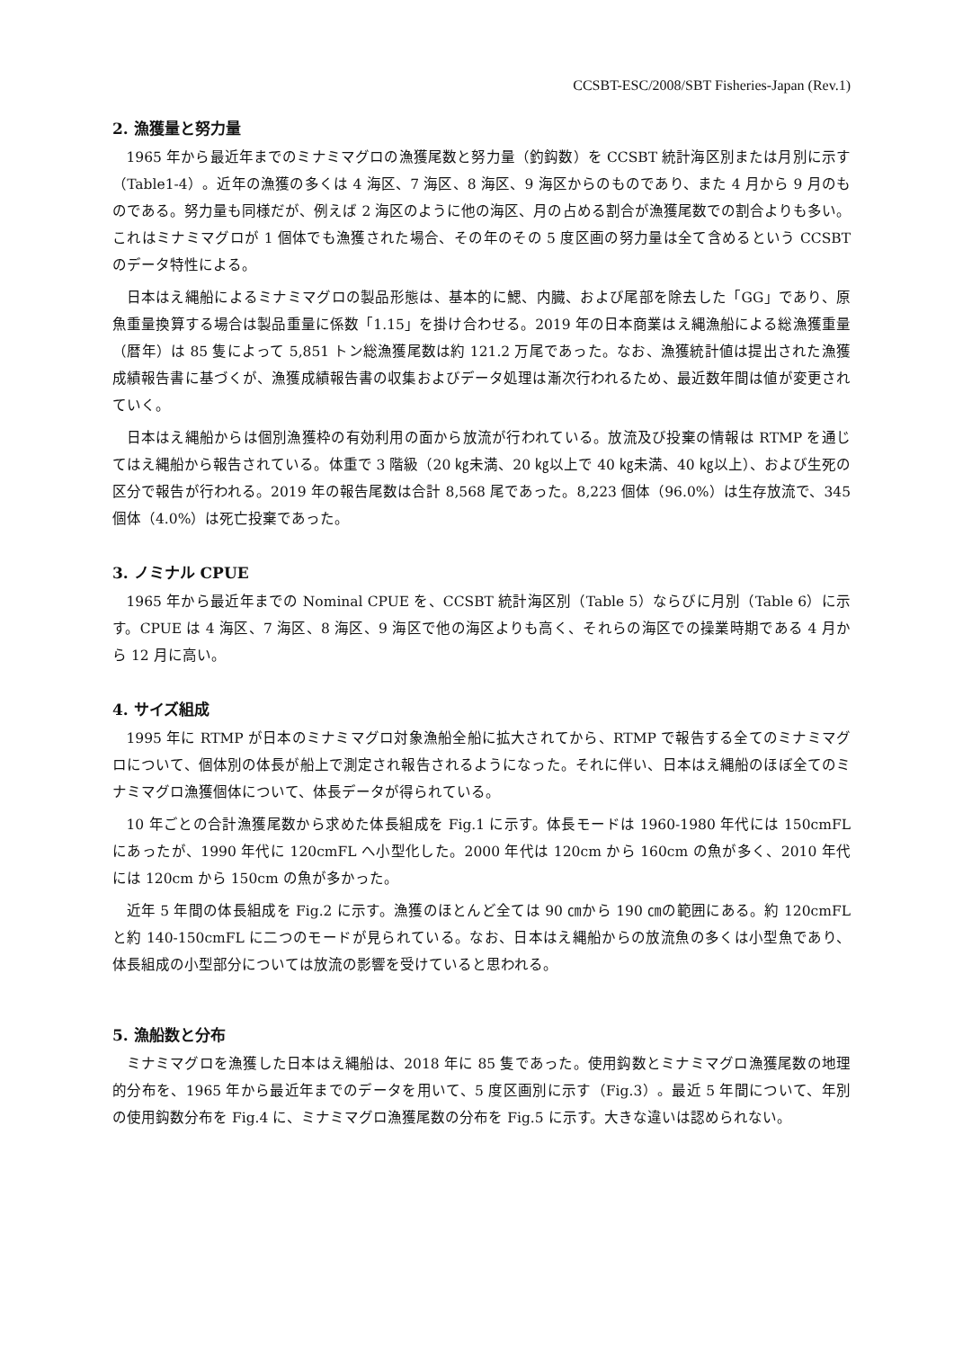CCSBT-ESC/2008/SBT Fisheries-Japan (Rev.1)
2. 漁獲量と努力量
1965 年から最近年までのミナミマグロの漁獲尾数と努力量（釣鈎数）を CCSBT 統計海区別または月別に示す（Table1-4）。近年の漁獲の多くは 4 海区、7 海区、8 海区、9 海区からのものであり、また 4 月から 9 月のものである。努力量も同様だが、例えば 2 海区のように他の海区、月の占める割合が漁獲尾数での割合よりも多い。これはミナミマグロが 1 個体でも漁獲された場合、その年のその 5 度区画の努力量は全て含めるという CCSBT のデータ特性による。
日本はえ縄船によるミナミマグロの製品形態は、基本的に鰓、内臓、および尾部を除去した「GG」であり、原魚重量換算する場合は製品重量に係数「1.15」を掛け合わせる。2019 年の日本商業はえ縄漁船による総漁獲重量（暦年）は 85 隻によって 5,851 トン総漁獲尾数は約 121.2 万尾であった。なお、漁獲統計値は提出された漁獲成績報告書に基づくが、漁獲成績報告書の収集およびデータ処理は漸次行われるため、最近数年間は値が変更されていく。
日本はえ縄船からは個別漁獲枠の有効利用の面から放流が行われている。放流及び投棄の情報は RTMP を通じてはえ縄船から報告されている。体重で 3 階級（20 ㎏未満、20 ㎏以上で 40 ㎏未満、40 ㎏以上）、および生死の区分で報告が行われる。2019 年の報告尾数は合計 8,568 尾であった。8,223 個体（96.0%）は生存放流で、345 個体（4.0%）は死亡投棄であった。
3. ノミナル CPUE
1965 年から最近年までの Nominal CPUE を、CCSBT 統計海区別（Table 5）ならびに月別（Table 6）に示す。CPUE は 4 海区、7 海区、8 海区、9 海区で他の海区よりも高く、それらの海区での操業時期である 4 月から 12 月に高い。
4. サイズ組成
1995 年に RTMP が日本のミナミマグロ対象漁船全船に拡大されてから、RTMP で報告する全てのミナミマグロについて、個体別の体長が船上で測定され報告されるようになった。それに伴い、日本はえ縄船のほぼ全てのミナミマグロ漁獲個体について、体長データが得られている。
10 年ごとの合計漁獲尾数から求めた体長組成を Fig.1 に示す。体長モードは 1960-1980 年代には 150cmFL にあったが、1990 年代に 120cmFL へ小型化した。2000 年代は 120cm から 160cm の魚が多く、2010 年代には 120cm から 150cm の魚が多かった。
近年 5 年間の体長組成を Fig.2 に示す。漁獲のほとんど全ては 90 ㎝から 190 ㎝の範囲にある。約 120cmFL と約 140-150cmFL に二つのモードが見られている。なお、日本はえ縄船からの放流魚の多くは小型魚であり、体長組成の小型部分については放流の影響を受けていると思われる。
5. 漁船数と分布
ミナミマグロを漁獲した日本はえ縄船は、2018 年に 85 隻であった。使用鈎数とミナミマグロ漁獲尾数の地理的分布を、1965 年から最近年までのデータを用いて、5 度区画別に示す（Fig.3）。最近 5 年間について、年別の使用鈎数分布を Fig.4 に、ミナミマグロ漁獲尾数の分布を Fig.5 に示す。大きな違いは認められない。